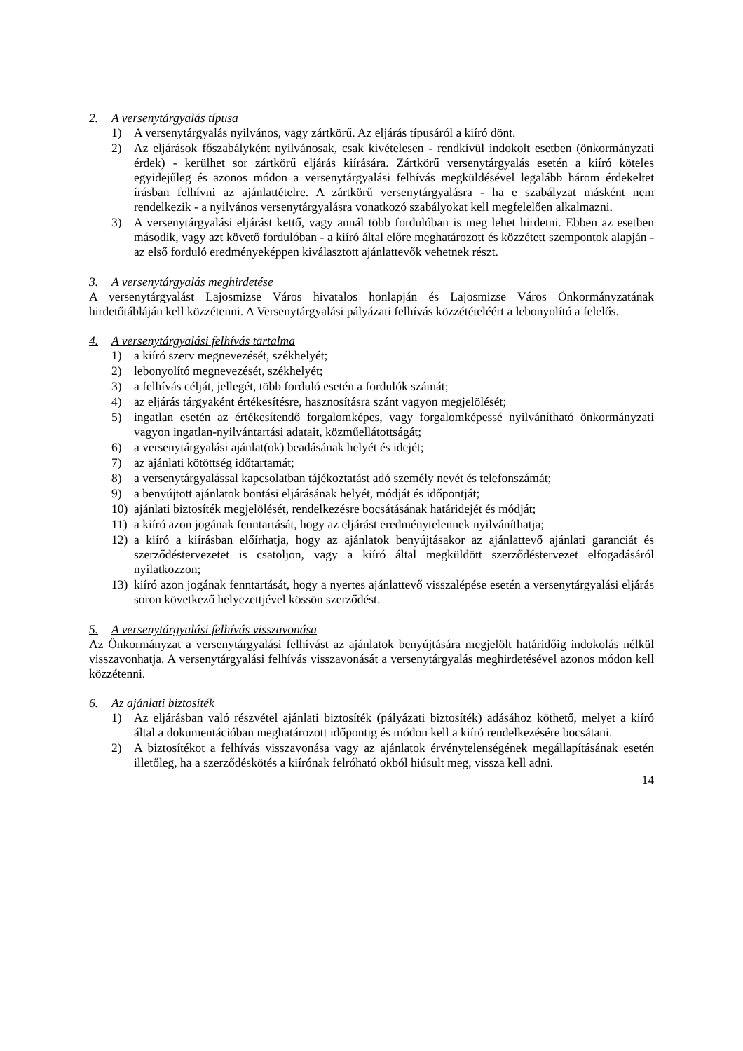2. A versenytárgyalás típusa
1) A versenytárgyalás nyilvános, vagy zártkörű. Az eljárás típusáról a kiíró dönt.
2) Az eljárások főszabályként nyilvánosak, csak kivételesen - rendkívül indokolt esetben (önkormányzati érdek) - kerülhet sor zártkörű eljárás kiírására. Zártkörű versenytárgyalás esetén a kiíró köteles egyidejűleg és azonos módon a versenytárgyalási felhívás megküldésével legalább három érdekeltet írásban felhívni az ajánlattételre. A zártkörű versenytárgyalásra - ha e szabályzat másként nem rendelkezik - a nyilvános versenytárgyalásra vonatkozó szabályokat kell megfelelően alkalmazni.
3) A versenytárgyalási eljárást kettő, vagy annál több fordulóban is meg lehet hirdetni. Ebben az esetben második, vagy azt követő fordulóban - a kiíró által előre meghatározott és közzétett szempontok alapján - az első forduló eredményeképpen kiválasztott ajánlattevők vehetnek részt.
3. A versenytárgyalás meghirdetése
A versenytárgyalást Lajosmizse Város hivatalos honlapján és Lajosmizse Város Önkormányzatának hirdetőtábláján kell közzétenni. A Versenytárgyalási pályázati felhívás közzétételéért a lebonyolító a felelős.
4. A versenytárgyalási felhívás tartalma
1) a kiíró szerv megnevezését, székhelyét;
2) lebonyolító megnevezését, székhelyét;
3) a felhívás célját, jellegét, több forduló esetén a fordulók számát;
4) az eljárás tárgyaként értékesítésre, hasznosításra szánt vagyon megjelölését;
5) ingatlan esetén az értékesítendő forgalomképes, vagy forgalomképessé nyilvánítható önkormányzati vagyon ingatlan-nyilvántartási adatait, közműellátottságát;
6) a versenytárgyalási ajánlat(ok) beadásának helyét és idejét;
7) az ajánlati kötöttség időtartamát;
8) a versenytárgyalással kapcsolatban tájékoztatást adó személy nevét és telefonszámát;
9) a benyújtott ajánlatok bontási eljárásának helyét, módját és időpontját;
10) ajánlati biztosíték megjelölését, rendelkezésre bocsátásának határidejét és módját;
11) a kiíró azon jogának fenntartását, hogy az eljárást eredménytelennek nyilváníthatja;
12) a kiíró a kiírásban előírhatja, hogy az ajánlatok benyújtásakor az ajánlattevő ajánlati garanciát és szerződéstervezetet is csatoljon, vagy a kiíró által megküldött szerződéstervezet elfogadásáról nyilatkozzon;
13) kiíró azon jogának fenntartását, hogy a nyertes ajánlattevő visszalépése esetén a versenytárgyalási eljárás soron következő helyezettjével kössön szerződést.
5. A versenytárgyalási felhívás visszavonása
Az Önkormányzat a versenytárgyalási felhívást az ajánlatok benyújtására megjelölt határidőig indokolás nélkül visszavonhatja. A versenytárgyalási felhívás visszavonását a versenytárgyalás meghirdetésével azonos módon kell közzétenni.
6. Az ajánlati biztosíték
1) Az eljárásban való részvétel ajánlati biztosíték (pályázati biztosíték) adásához köthető, melyet a kiíró által a dokumentációban meghatározott időpontig és módon kell a kiíró rendelkezésére bocsátani.
2) A biztosítékot a felhívás visszavonása vagy az ajánlatok érvénytelenségének megállapításának esetén illetőleg, ha a szerződéskötés a kiírónak felróható okból hiúsult meg, vissza kell adni.
14